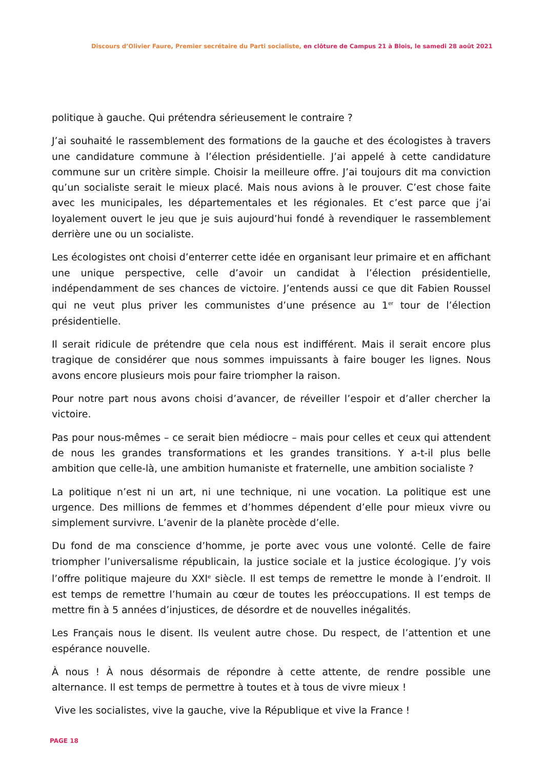Discours d’Olivier Faure, Premier secrétaire du Parti socialiste, en clôture de Campus 21 à Blois, le samedi 28 août 2021
politique à gauche. Qui prétendra sérieusement le contraire ?
J’ai souhaité le rassemblement des formations de la gauche et des écologistes à travers une candidature commune à l’élection présidentielle. J’ai appelé à cette candidature commune sur un critère simple. Choisir la meilleure offre. J’ai toujours dit ma conviction qu’un socialiste serait le mieux placé. Mais nous avions à le prouver. C’est chose faite avec les municipales, les départementales et les régionales. Et c’est parce que j’ai loyalement ouvert le jeu que je suis aujourd’hui fondé à revendiquer le rassemblement derrière une ou un socialiste.
Les écologistes ont choisi d’enterrer cette idée en organisant leur primaire et en affichant une unique perspective, celle d’avoir un candidat à l’élection présidentielle, indépendamment de ses chances de victoire. J’entends aussi ce que dit Fabien Roussel qui ne veut plus priver les communistes d’une présence au 1<sup>er</sup> tour de l’élection présidentielle.
Il serait ridicule de prétendre que cela nous est indifférent. Mais il serait encore plus tragique de considérer que nous sommes impuissants à faire bouger les lignes. Nous avons encore plusieurs mois pour faire triompher la raison.
Pour notre part nous avons choisi d’avancer, de réveiller l’espoir et d’aller chercher la victoire.
Pas pour nous-mêmes – ce serait bien médiocre – mais pour celles et ceux qui attendent de nous les grandes transformations et les grandes transitions. Y a-t-il plus belle ambition que celle-là, une ambition humaniste et fraternelle, une ambition socialiste ?
La politique n’est ni un art, ni une technique, ni une vocation. La politique est une urgence. Des millions de femmes et d’hommes dépendent d’elle pour mieux vivre ou simplement survivre. L’avenir de la planète procède d’elle.
Du fond de ma conscience d’homme, je porte avec vous une volonté. Celle de faire triompher l’universalisme républicain, la justice sociale et la justice écologique. J’y vois l’offre politique majeure du XXI<sup>e</sup> siècle. Il est temps de remettre le monde à l’endroit. Il est temps de remettre l’humain au cœur de toutes les préoccupations. Il est temps de mettre fin à 5 années d’injustices, de désordre et de nouvelles inégalités.
Les Français nous le disent. Ils veulent autre chose. Du respect, de l’attention et une espérance nouvelle.
À nous ! À nous désormais de répondre à cette attente, de rendre possible une alternance. Il est temps de permettre à toutes et à tous de vivre mieux !
Vive les socialistes, vive la gauche, vive la République et vive la France !
PAGE 18